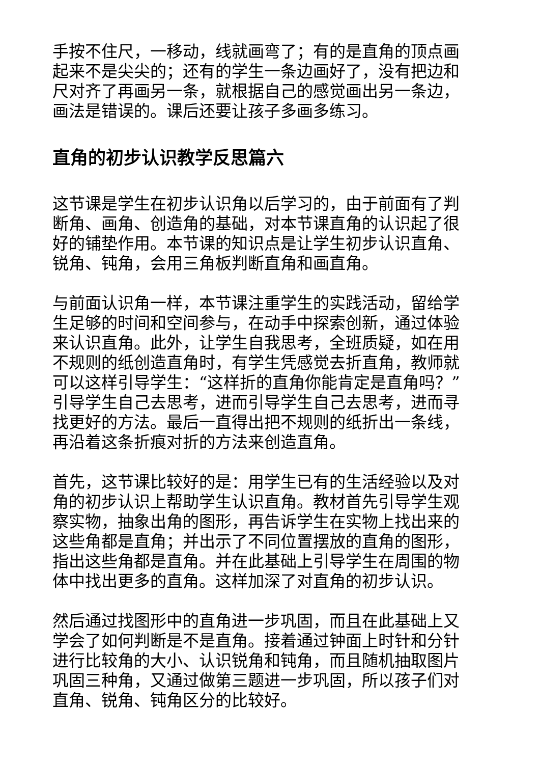手按不住尺，一移动，线就画弯了；有的是直角的顶点画起来不是尖尖的；还有的学生一条边画好了，没有把边和尺对齐了再画另一条，就根据自己的感觉画出另一条边，画法是错误的。课后还要让孩子多画多练习。
直角的初步认识教学反思篇六
这节课是学生在初步认识角以后学习的，由于前面有了判断角、画角、创造角的基础，对本节课直角的认识起了很好的铺垫作用。本节课的知识点是让学生初步认识直角、锐角、钝角，会用三角板判断直角和画直角。
与前面认识角一样，本节课注重学生的实践活动，留给学生足够的时间和空间参与，在动手中探索创新，通过体验来认识直角。此外，让学生自我思考，全班质疑，如在用不规则的纸创造直角时，有学生凭感觉去折直角，教师就可以这样引导学生：“这样折的直角你能肯定是直角吗？”引导学生自己去思考，进而引导学生自己去思考，进而寻找更好的方法。最后一直得出把不规则的纸折出一条线，再沿着这条折痕对折的方法来创造直角。
首先，这节课比较好的是：用学生已有的生活经验以及对角的初步认识上帮助学生认识直角。教材首先引导学生观察实物，抽象出角的图形，再告诉学生在实物上找出来的这些角都是直角；并出示了不同位置摆放的直角的图形，指出这些角都是直角。并在此基础上引导学生在周围的物体中找出更多的直角。这样加深了对直角的初步认识。
然后通过找图形中的直角进一步巩固，而且在此基础上又学会了如何判断是不是直角。接着通过钟面上时针和分针进行比较角的大小、认识锐角和钝角，而且随机抽取图片巩固三种角，又通过做第三题进一步巩固，所以孩子们对直角、锐角、钝角区分的比较好。